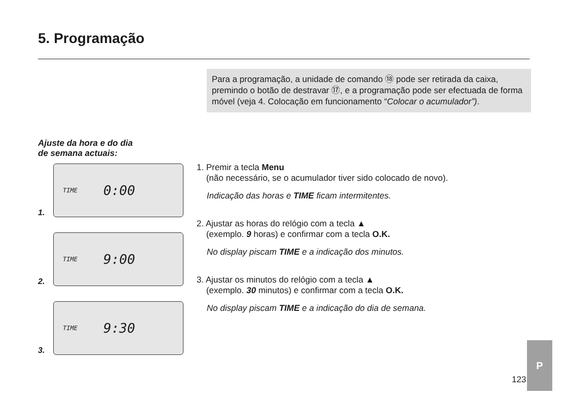5. Programação
Para a programação, a unidade de comando ⑱ pode ser reti­rada da caixa, premindo o botão de destravar ⑰, e a programa­ção pode ser efectuada de forma móvel (veja 4. Colocação em funcionamento “Colocar o acumulador”).
Ajuste da hora e do dia
de semana actuais:
1.
TIME 0:00
2.
TIME 9:00
3.
TIME 9:30
1. Premir a tecla Menu
(não necessário, se o acumulador tiver sido colocado de novo).
Indicação das horas e TIME ficam intermitentes.
2. Ajustar as horas do relógio com a tecla ▲
(exemplo. 9 horas) e confirmar com a tecla O.K.
No display piscam TIME e a indicação dos minutos.
3. Ajustar os minutos do relógio com a tecla ▲
(exemplo. 30 minutos) e confirmar com a tecla O.K.
No display piscam TIME e a indicação do dia de semana.
123
P